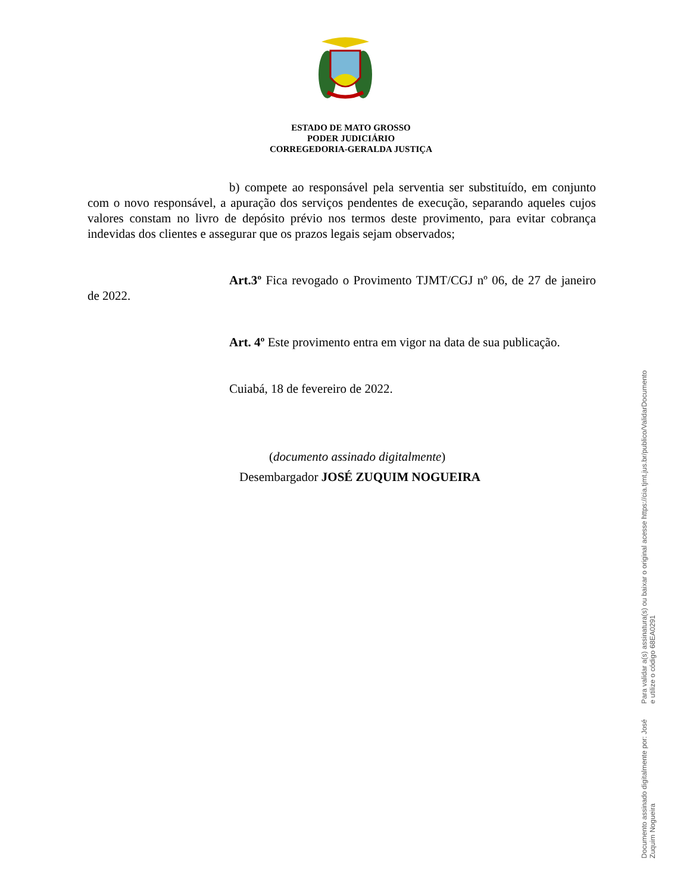ESTADO DE MATO GROSSO
PODER JUDICIÁRIO
CORREGEDORIA-GERALDA JUSTIÇA
b) compete ao responsável pela serventia ser substituído, em conjunto com o novo responsável, a apuração dos serviços pendentes de execução, separando aqueles cujos valores constam no livro de depósito prévio nos termos deste provimento, para evitar cobrança indevidas dos clientes e assegurar que os prazos legais sejam observados;
Art.3º Fica revogado o Provimento TJMT/CGJ nº 06, de 27 de janeiro de 2022.
Art. 4º Este provimento entra em vigor na data de sua publicação.
Cuiabá, 18 de fevereiro de 2022.
(documento assinado digitalmente)
Desembargador JOSÉ ZUQUIM NOGUEIRA
Documento assinado digitalmente por: José Zuquim Nogueira
Para validar a(s) assinatura(s) ou baixar o original acesse https://cia.tjmt.jus.br/publico/ValidarDocumento e utilize o código 68EA0291